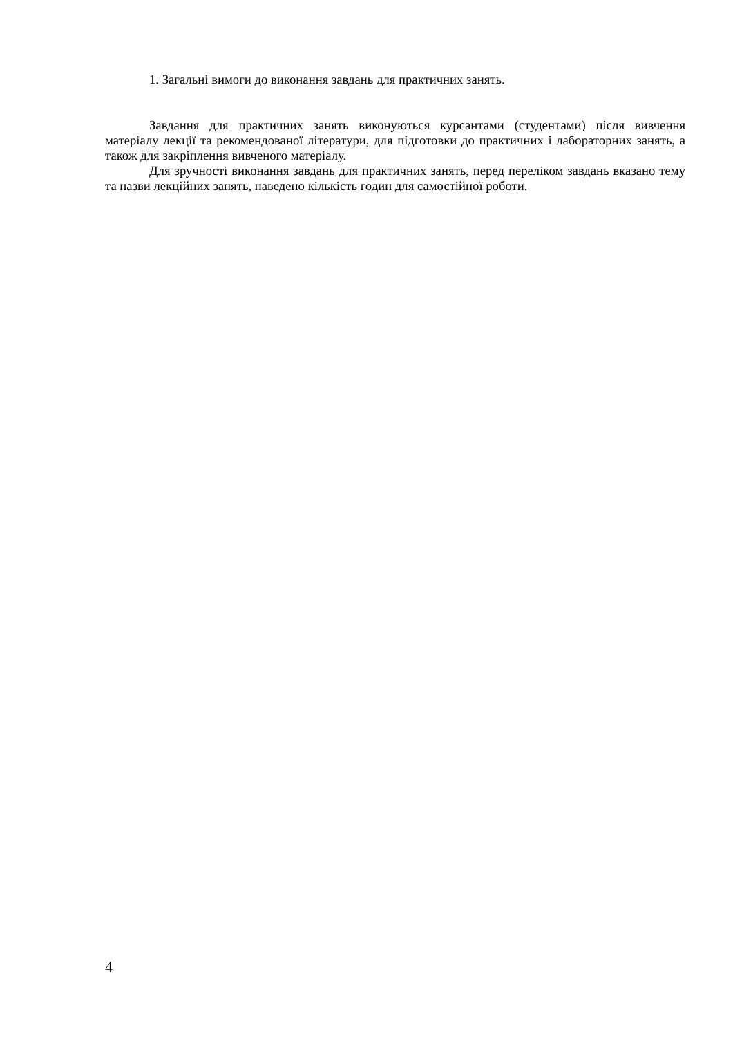1. Загальні вимоги до виконання завдань для практичних занять.
Завдання для практичних занять виконуються курсантами (студентами) після вивчення матеріалу лекції та рекомендованої літератури, для підготовки до практичних і лабораторних занять, а також для закріплення вивченого матеріалу.
Для зручності виконання завдань для практичних занять, перед переліком завдань вказано тему та назви лекційних занять, наведено кількість годин для самостійної роботи.
4